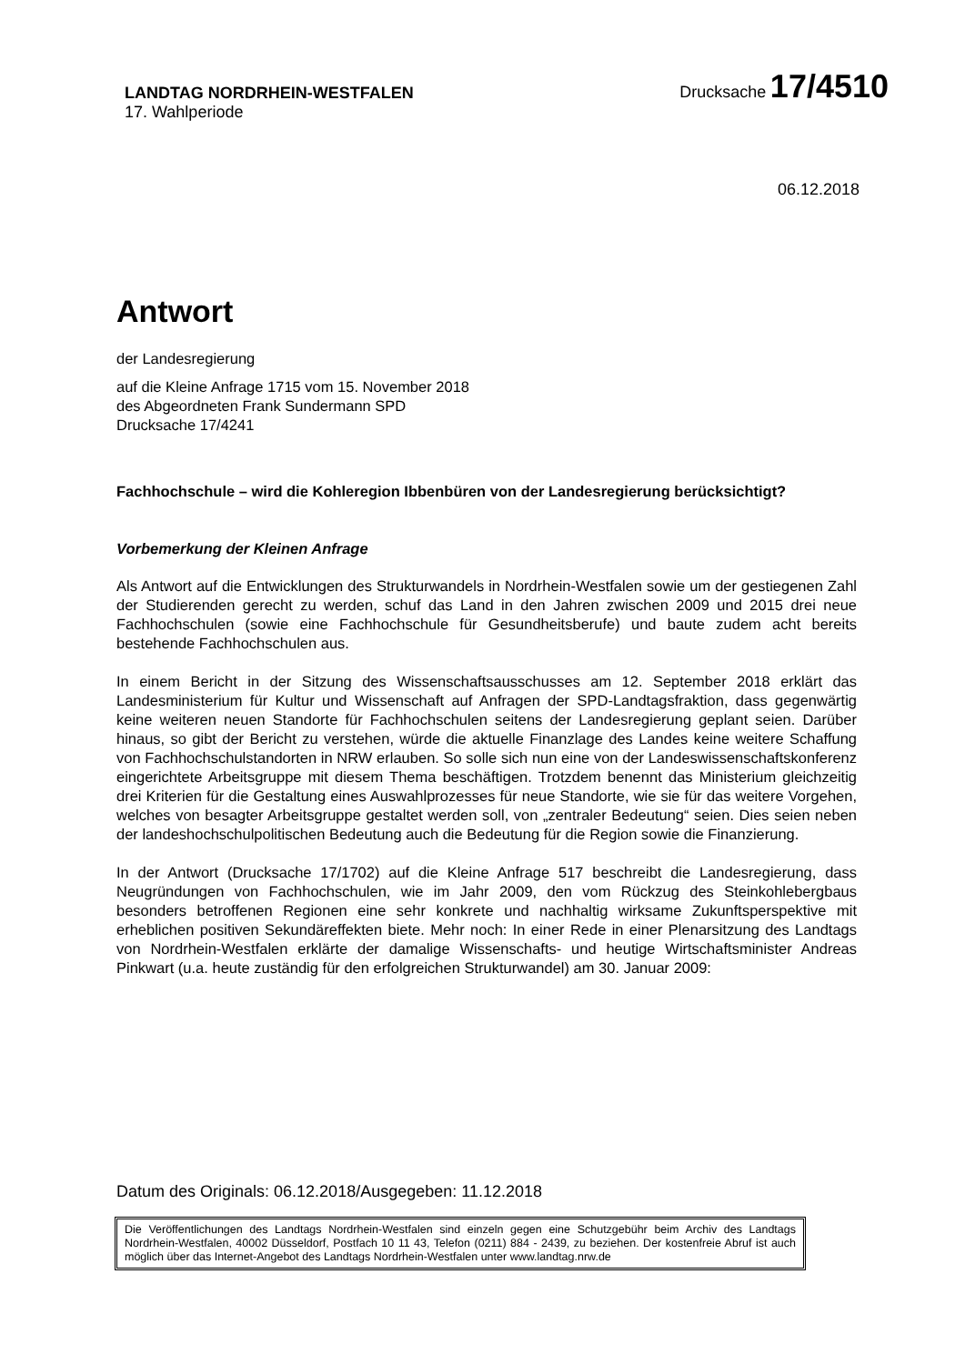LANDTAG NORDRHEIN-WESTFALEN
17. Wahlperiode
Drucksache 17/4510
06.12.2018
Antwort
der Landesregierung
auf die Kleine Anfrage 1715 vom 15. November 2018
des Abgeordneten Frank Sundermann SPD
Drucksache 17/4241
Fachhochschule – wird die Kohleregion Ibbenbüren von der Landesregierung berücksichtigt?
Vorbemerkung der Kleinen Anfrage
Als Antwort auf die Entwicklungen des Strukturwandels in Nordrhein-Westfalen sowie um der gestiegenen Zahl der Studierenden gerecht zu werden, schuf das Land in den Jahren zwischen 2009 und 2015 drei neue Fachhochschulen (sowie eine Fachhochschule für Gesundheitsberufe) und baute zudem acht bereits bestehende Fachhochschulen aus.
In einem Bericht in der Sitzung des Wissenschaftsausschusses am 12. September 2018 erklärt das Landesministerium für Kultur und Wissenschaft auf Anfragen der SPD-Landtagsfraktion, dass gegenwärtig keine weiteren neuen Standorte für Fachhochschulen seitens der Landesregierung geplant seien. Darüber hinaus, so gibt der Bericht zu verstehen, würde die aktuelle Finanzlage des Landes keine weitere Schaffung von Fachhochschulstandorten in NRW erlauben. So solle sich nun eine von der Landeswissenschaftskonferenz eingerichtete Arbeitsgruppe mit diesem Thema beschäftigen. Trotzdem benennt das Ministerium gleichzeitig drei Kriterien für die Gestaltung eines Auswahlprozesses für neue Standorte, wie sie für das weitere Vorgehen, welches von besagter Arbeitsgruppe gestaltet werden soll, von „zentraler Bedeutung“ seien. Dies seien neben der landeshochschulpolitischen Bedeutung auch die Bedeutung für die Region sowie die Finanzierung.
In der Antwort (Drucksache 17/1702) auf die Kleine Anfrage 517 beschreibt die Landesregierung, dass Neugründungen von Fachhochschulen, wie im Jahr 2009, den vom Rückzug des Steinkohlebergbaus besonders betroffenen Regionen eine sehr konkrete und nachhaltig wirksame Zukunftsperspektive mit erheblichen positiven Sekundäreffekten biete. Mehr noch: In einer Rede in einer Plenarsitzung des Landtags von Nordrhein-Westfalen erklärte der damalige Wissenschafts- und heutige Wirtschaftsminister Andreas Pinkwart (u.a. heute zuständig für den erfolgreichen Strukturwandel) am 30. Januar 2009:
Datum des Originals: 06.12.2018/Ausgegeben: 11.12.2018
Die Veröffentlichungen des Landtags Nordrhein-Westfalen sind einzeln gegen eine Schutzgebühr beim Archiv des Landtags Nordrhein-Westfalen, 40002 Düsseldorf, Postfach 10 11 43, Telefon (0211) 884 - 2439, zu beziehen. Der kostenfreie Abruf ist auch möglich über das Internet-Angebot des Landtags Nordrhein-Westfalen unter www.landtag.nrw.de